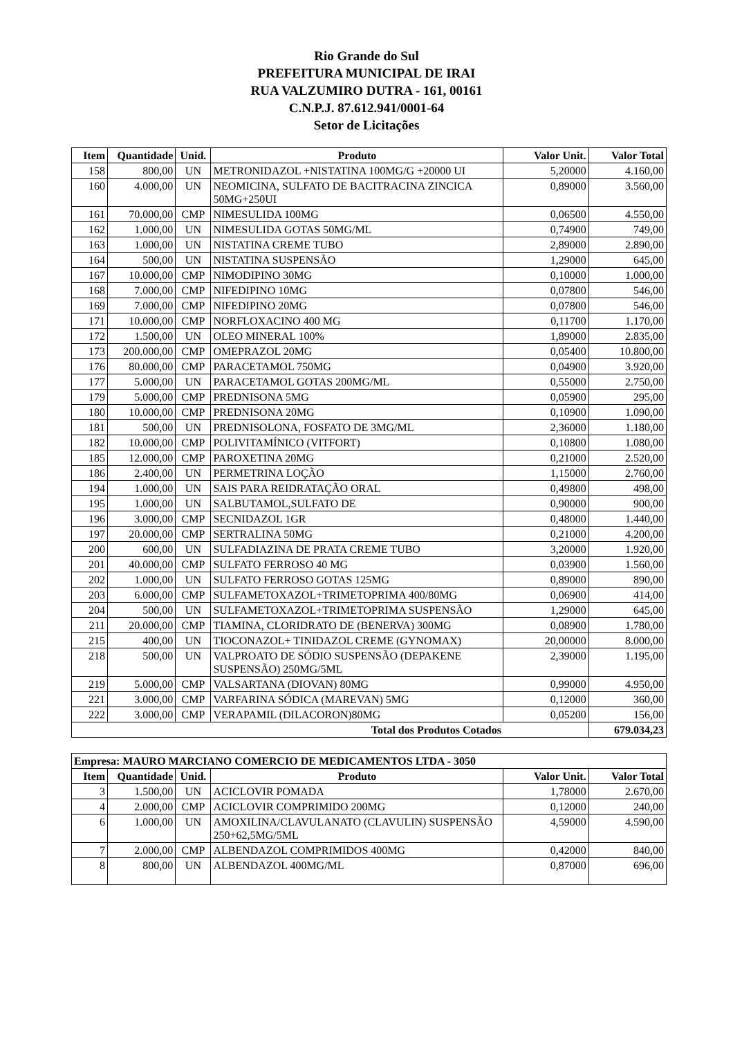Rio Grande do Sul
PREFEITURA MUNICIPAL DE IRAI
RUA VALZUMIRO DUTRA - 161, 00161
C.N.P.J. 87.612.941/0001-64
Setor de Licitações
| Item | Quantidade | Unid. | Produto | Valor Unit. | Valor Total |
| --- | --- | --- | --- | --- | --- |
| 158 | 800,00 | UN | METRONIDAZOL +NISTATINA 100MG/G +20000 UI | 5,20000 | 4.160,00 |
| 160 | 4.000,00 | UN | NEOMICINA, SULFATO DE BACITRACINA ZINCICA 50MG+250UI | 0,89000 | 3.560,00 |
| 161 | 70.000,00 | CMP | NIMESULIDA 100MG | 0,06500 | 4.550,00 |
| 162 | 1.000,00 | UN | NIMESULIDA GOTAS 50MG/ML | 0,74900 | 749,00 |
| 163 | 1.000,00 | UN | NISTATINA CREME TUBO | 2,89000 | 2.890,00 |
| 164 | 500,00 | UN | NISTATINA SUSPENSÃO | 1,29000 | 645,00 |
| 167 | 10.000,00 | CMP | NIMODIPINO 30MG | 0,10000 | 1.000,00 |
| 168 | 7.000,00 | CMP | NIFEDIPINO 10MG | 0,07800 | 546,00 |
| 169 | 7.000,00 | CMP | NIFEDIPINO 20MG | 0,07800 | 546,00 |
| 171 | 10.000,00 | CMP | NORFLOXACINO 400 MG | 0,11700 | 1.170,00 |
| 172 | 1.500,00 | UN | OLEO MINERAL 100% | 1,89000 | 2.835,00 |
| 173 | 200.000,00 | CMP | OMEPRAZOL 20MG | 0,05400 | 10.800,00 |
| 176 | 80.000,00 | CMP | PARACETAMOL 750MG | 0,04900 | 3.920,00 |
| 177 | 5.000,00 | UN | PARACETAMOL GOTAS 200MG/ML | 0,55000 | 2.750,00 |
| 179 | 5.000,00 | CMP | PREDNISONA 5MG | 0,05900 | 295,00 |
| 180 | 10.000,00 | CMP | PREDNISONA 20MG | 0,10900 | 1.090,00 |
| 181 | 500,00 | UN | PREDNISOLONA, FOSFATO DE 3MG/ML | 2,36000 | 1.180,00 |
| 182 | 10.000,00 | CMP | POLIVITAMÍNICO (VITFORT) | 0,10800 | 1.080,00 |
| 185 | 12.000,00 | CMP | PAROXETINA 20MG | 0,21000 | 2.520,00 |
| 186 | 2.400,00 | UN | PERMETRINA LOÇÃO | 1,15000 | 2.760,00 |
| 194 | 1.000,00 | UN | SAIS PARA REIDRATAÇÃO ORAL | 0,49800 | 498,00 |
| 195 | 1.000,00 | UN | SALBUTAMOL,SULFATO DE | 0,90000 | 900,00 |
| 196 | 3.000,00 | CMP | SECNIDAZOL 1GR | 0,48000 | 1.440,00 |
| 197 | 20.000,00 | CMP | SERTRALINA 50MG | 0,21000 | 4.200,00 |
| 200 | 600,00 | UN | SULFADIAZINA DE PRATA CREME TUBO | 3,20000 | 1.920,00 |
| 201 | 40.000,00 | CMP | SULFATO FERROSO 40 MG | 0,03900 | 1.560,00 |
| 202 | 1.000,00 | UN | SULFATO FERROSO GOTAS 125MG | 0,89000 | 890,00 |
| 203 | 6.000,00 | CMP | SULFAMETOXAZOL+TRIMETOPRIMA 400/80MG | 0,06900 | 414,00 |
| 204 | 500,00 | UN | SULFAMETOXAZOL+TRIMETOPRIMA SUSPENSÃO | 1,29000 | 645,00 |
| 211 | 20.000,00 | CMP | TIAMINA, CLORIDRATO DE (BENERVA) 300MG | 0,08900 | 1.780,00 |
| 215 | 400,00 | UN | TIOCONAZOL+ TINIDAZOL CREME (GYNOMAX) | 20,00000 | 8.000,00 |
| 218 | 500,00 | UN | VALPROATO DE SÓDIO SUSPENSÃO (DEPAKENE SUSPENSÃO) 250MG/5ML | 2,39000 | 1.195,00 |
| 219 | 5.000,00 | CMP | VALSARTANA (DIOVAN) 80MG | 0,99000 | 4.950,00 |
| 221 | 3.000,00 | CMP | VARFARINA SÓDICA (MAREVAN) 5MG | 0,12000 | 360,00 |
| 222 | 3.000,00 | CMP | VERAPAMIL (DILACORON)80MG | 0,05200 | 156,00 |
| Total dos Produtos Cotados | | | | | 679.034,23 |
| Empresa: MAURO MARCIANO COMERCIO DE MEDICAMENTOS LTDA - 3050 | | | | | |
| Item | Quantidade | Unid. | Produto | Valor Unit. | Valor Total |
| 3 | 1.500,00 | UN | ACICLOVIR POMADA | 1,78000 | 2.670,00 |
| 4 | 2.000,00 | CMP | ACICLOVIR COMPRIMIDO 200MG | 0,12000 | 240,00 |
| 6 | 1.000,00 | UN | AMOXILINA/CLAVULANATO (CLAVULIN) SUSPENSÃO 250+62,5MG/5ML | 4,59000 | 4.590,00 |
| 7 | 2.000,00 | CMP | ALBENDAZOL COMPRIMIDOS 400MG | 0,42000 | 840,00 |
| 8 | 800,00 | UN | ALBENDAZOL 400MG/ML | 0,87000 | 696,00 |